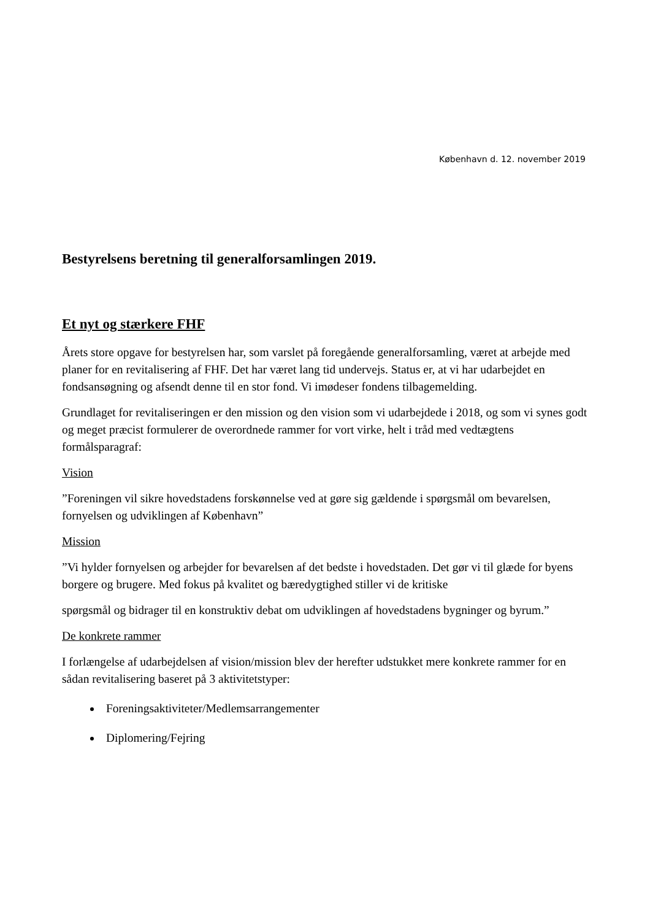København d. 12. november 2019
Bestyrelsens beretning til generalforsamlingen 2019.
Et nyt og stærkere FHF
Årets store opgave for bestyrelsen har, som varslet på foregående generalforsamling, været at arbejde med planer for en revitalisering af FHF. Det har været lang tid undervejs. Status er, at vi har udarbejdet en fondsansøgning og afsendt denne til en stor fond. Vi imødeser fondens tilbagemelding.
Grundlaget for revitaliseringen er den mission og den vision som vi udarbejdede i 2018, og som vi synes godt og meget præcist formulerer de overordnede rammer for vort virke, helt i tråd med vedtægtens formålsparagraf:
Vision
”Foreningen vil sikre hovedstadens forskønnelse ved at gøre sig gældende i spørgsmål om bevarelsen, fornyelsen og udviklingen af København”
Mission
”Vi hylder fornyelsen og arbejder for bevarelsen af det bedste i hovedstaden. Det gør vi til glæde for byens borgere og brugere. Med fokus på kvalitet og bæredygtighed stiller vi de kritiske
spørgsmål og bidrager til en konstruktiv debat om udviklingen af hovedstadens bygninger og byrum.”
De konkrete rammer
I forlængelse af udarbejdelsen af vision/mission blev der herefter udstukket mere konkrete rammer for en sådan revitalisering baseret på 3 aktivitetstyper:
Foreningsaktiviteter/Medlemsarrangementer
Diplomering/Fejring